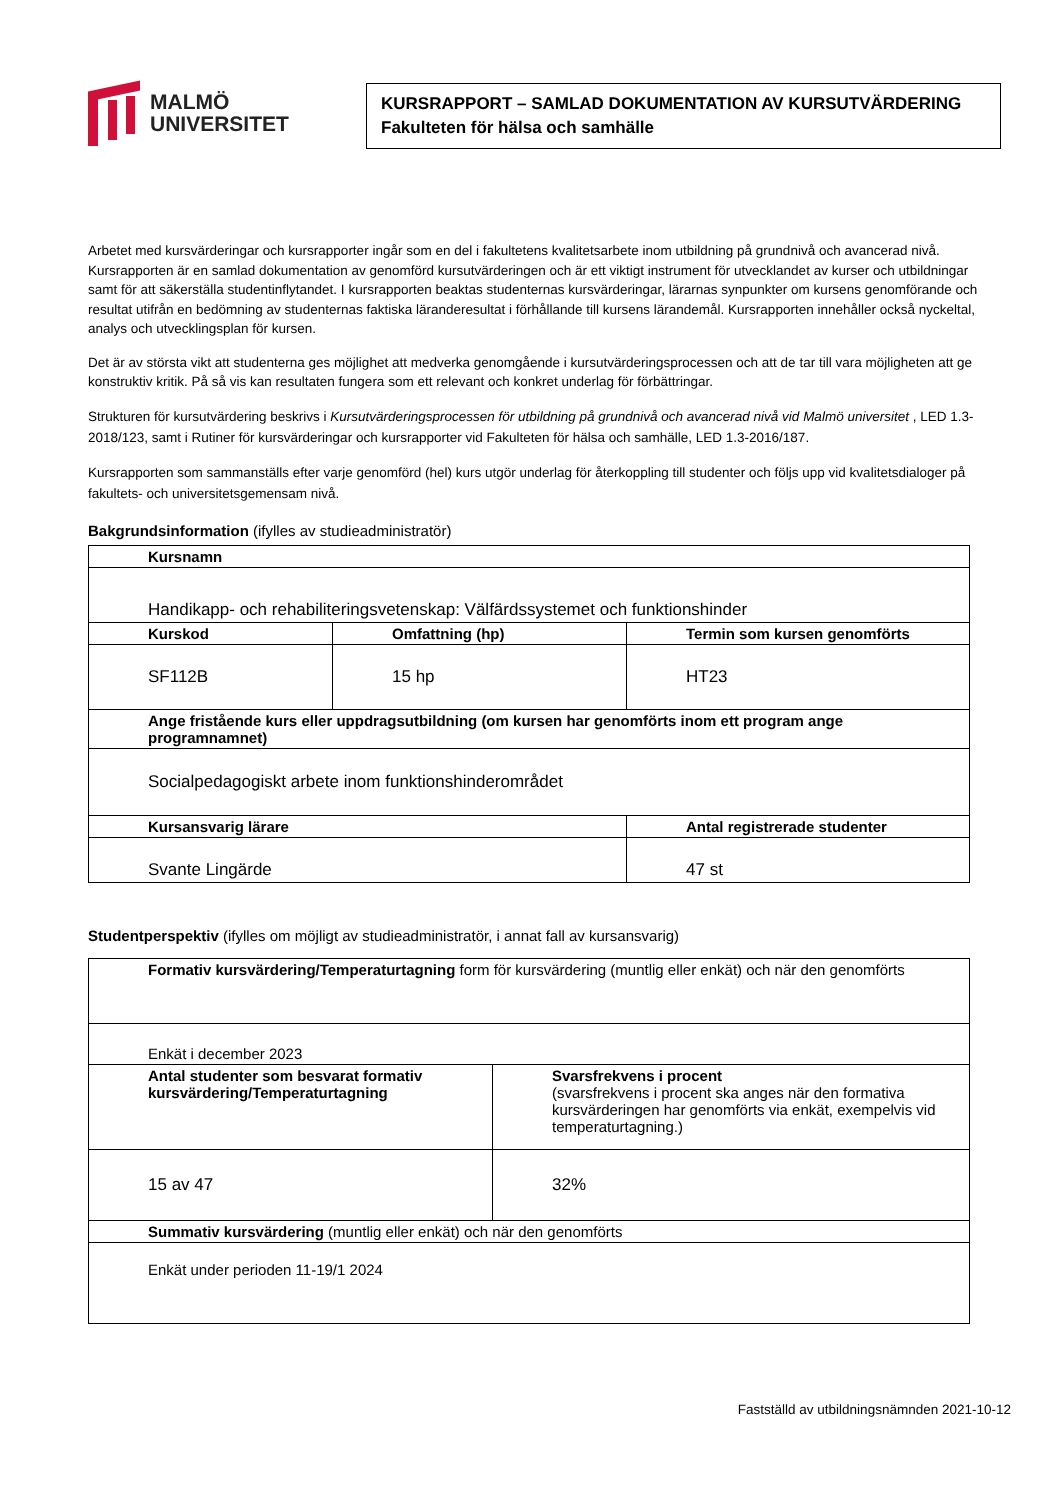MALMÖ
UNIVERSITET
KURSRAPPORT – SAMLAD DOKUMENTATION AV KURSUTVÄRDERING
Fakulteten för hälsa och samhälle
Arbetet med kursvärderingar och kursrapporter ingår som en del i fakultetens kvalitetsarbete inom utbildning på grundnivå och avancerad nivå. Kursrapporten är en samlad dokumentation av genomförd kursutvärderingen och är ett viktigt instrument för utvecklandet av kurser och utbildningar samt för att säkerställa studentinflytandet. I kursrapporten beaktas studenternas kursvärderingar, lärarnas synpunkter om kursens genomförande och resultat utifrån en bedömning av studenternas faktiska läranderesultat i förhållande till kursens lärandemål. Kursrapporten innehåller också nyckeltal, analys och utvecklingsplan för kursen.
Det är av största vikt att studenterna ges möjlighet att medverka genomgående i kursutvärderingsprocessen och att de tar till vara möjligheten att ge konstruktiv kritik. På så vis kan resultaten fungera som ett relevant och konkret underlag för förbättringar.
Strukturen för kursutvärdering beskrivs i Kursutvärderingsprocessen för utbildning på grundnivå och avancerad nivå vid Malmö universitet , LED 1.3-2018/123, samt i Rutiner för kursvärderingar och kursrapporter vid Fakulteten för hälsa och samhälle, LED 1.3-2016/187.
Kursrapporten som sammanställs efter varje genomförd (hel) kurs utgör underlag för återkoppling till studenter och följs upp vid kvalitetsdialoger på fakultets- och universitetsgemensam nivå.
Bakgrundsinformation (ifylles av studieadministratör)
| Kursnamn | | |
| Handikapp- och rehabiliteringsvetenskap: Välfärdssystemet och funktionshinder | | |
| Kurskod | Omfattning (hp) | Termin som kursen genomförts |
| SF112B | 15 hp | HT23 |
| Ange fristående kurs eller uppdragsutbildning (om kursen har genomförts inom ett program ange programnamnet) | | |
| Socialpedagogiskt arbete inom funktionshinderområdet | | |
| Kursansvarig lärare | | Antal registrerade studenter |
| Svante Lingärde | | 47 st |
Studentperspektiv (ifylles om möjligt av studieadministratör, i annat fall av kursansvarig)
| Formativ kursvärdering/Temperaturtagning form för kursvärdering (muntlig eller enkät) och när den genomförts | |
| Enkät i december 2023 | |
| Antal studenter som besvarat formativ kursvärdering/Temperaturtagning | Svarsfrekvens i procent (svarsfrekvens i procent ska anges när den formativa kursvärderingen har genomförts via enkät, exempelvis vid temperaturtagning.) |
| 15 av 47 | 32% |
| Summativ kursvärdering (muntlig eller enkät) och när den genomförts | |
| Enkät under perioden 11-19/1 2024 | |
Fastställd av utbildningsnämnden 2021-10-12